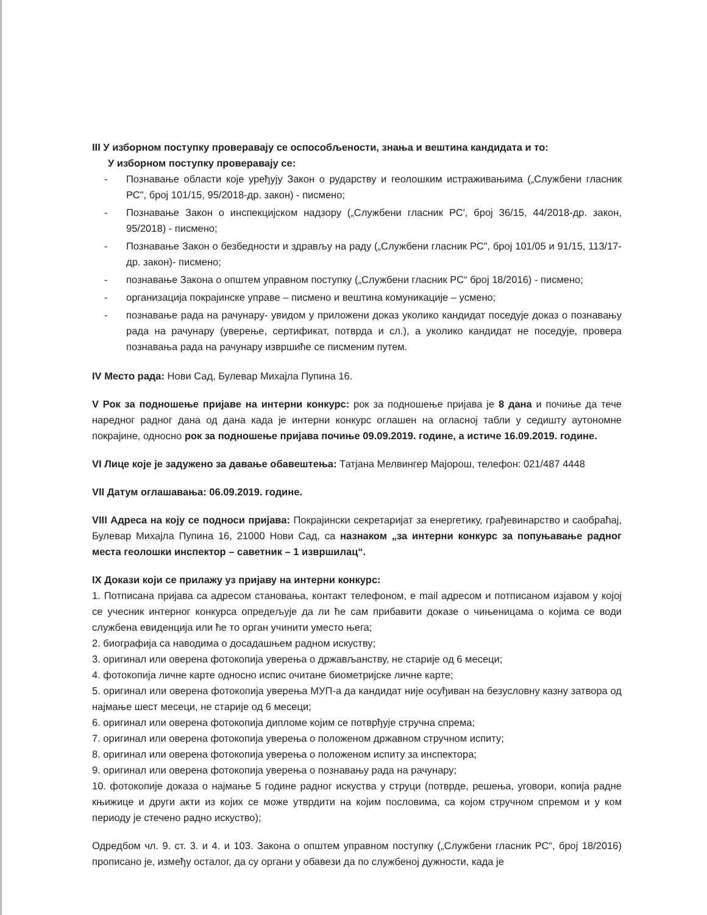III У изборном поступку проверавају се оспособљености, знања и вештина кандидата и то:
У изборном поступку проверавају се:
- Познавање области које уређују Закон о рударству и геолошким истраживањима („Службени гласник РС", број 101/15, 95/2018-др. закон) - писмено;
- Познавање Закон о инспекцијском надзору („Службени гласник РС', број 36/15, 44/2018-др. закон, 95/2018) - писмено;
- Познавање Закон о безбедности и здрављу на раду („Службени гласник РС", број 101/05 и 91/15, 113/17-др. закон)- писмено;
- познавање Закона о општем управном поступку („Службени гласник РС“ број 18/2016) - писмено;
- организација покрајинске управе – писмено и вештина комуникације – усмено;
- познавање рада на рачунару- увидом у приложени доказ уколико кандидат поседује доказ о познавању рада на рачунару (уверење, сертификат, потврда и сл.), а уколико кандидат не поседује, провера познавања рада на рачунару извршиће се писменим путем.
IV Место рада: Нови Сад, Булевар Михајла Пупина 16.
V Рок за подношење пријаве на интерни конкурс: рок за подношење пријава је 8 дана и почиње да тече наредног радног дана од дана када је интерни конкурс оглашен на огласној табли у седишту аутономне покрајине, односно рок за подношење пријава почиње 09.09.2019. године, а истиче 16.09.2019. године.
VI Лице које је задужено за давање обавештења: Татјана Мелвингер Мајорош, телефон: 021/487 4448
VII Датум оглашавања: 06.09.2019. године.
VIII Адреса на коју се подноси пријава: Покрајински секретаријат за енергетику, грађевинарство и саобраћај, Булевар Михајла Пупина 16, 21000 Нови Сад, са назнаком „за интерни конкурс за попуњавање радног места геолошки инспектор – саветник – 1 извршилац“.
IX Докази који се прилажу уз пријаву на интерни конкурс:
1. Потписана пријава са адресом становања, контакт телефоном, e mail адресом и потписаном изјавом у којој се учесник интерног конкурса опредељује да ли ће сам прибавити доказе о чињеницама о којима се води службена евиденција или ће то орган учинити уместо њега;
2. биографија са наводима о досадашњем радном искуству;
3. оригинал или оверена фотокопија уверења о држављанству, не старије од 6 месеци;
4. фотокопија личне карте односно испис очитане биометријске личне карте;
5. оригинал или оверена фотокопија уверења МУП-а да кандидат није осуђиван на безусловну казну затвора од најмање шест месеци, не старије од 6 месеци;
6. оригинал или оверена фотокопија дипломе којим се потврђује стручна спрема;
7. оригинал или оверена фотокопија уверења о положеном државном стручном испиту;
8. оригинал или оверена фотокопија уверења о положеном испиту за инспектора;
9. оригинал или оверена фотокопија уверења о познавању рада на рачунару;
10. фотокопије доказа о најмање 5 године радног искуства у струци (потврде, решења, уговори, копија радне књижице и други акти из којих се може утврдити на којим пословима, са којом стручном спремом и у ком периоду је стечено радно искуство);
Одредбом чл. 9. ст. 3. и 4. и 103. Закона о општем управном поступку („Службени гласник РС“, број 18/2016) прописано је, између осталог, да су органи у обавези да по службеној дужности, када је